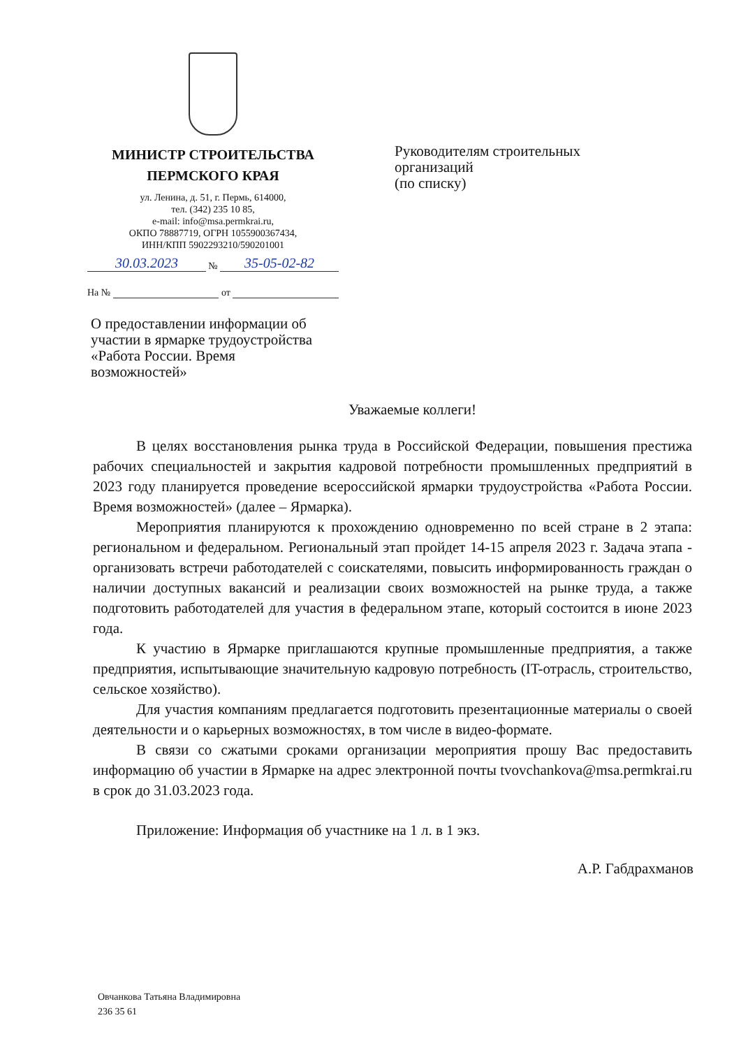МИНИСТР СТРОИТЕЛЬСТВА
ПЕРМСКОГО КРАЯ
ул. Ленина, д. 51, г. Пермь, 614000,
тел. (342) 235 10 85,
e-mail: info@msa.permkrai.ru,
ОКПО 78887719, ОГРН 1055900367434,
ИНН/КПП 5902293210/590201001
30.03.2023 № 35-05-02-82
На № от
Руководителям строительных
организаций
(по списку)
О предоставлении информации об участии в ярмарке трудоустройства «Работа России. Время возможностей»
Уважаемые коллеги!
В целях восстановления рынка труда в Российской Федерации, повышения престижа рабочих специальностей и закрытия кадровой потребности промышленных предприятий в 2023 году планируется проведение всероссийской ярмарки трудоустройства «Работа России. Время возможностей» (далее – Ярмарка).
Мероприятия планируются к прохождению одновременно по всей стране в 2 этапа: региональном и федеральном. Региональный этап пройдет 14-15 апреля 2023 г. Задача этапа - организовать встречи работодателей с соискателями, повысить информированность граждан о наличии доступных вакансий и реализации своих возможностей на рынке труда, а также подготовить работодателей для участия в федеральном этапе, который состоится в июне 2023 года.
К участию в Ярмарке приглашаются крупные промышленные предприятия, а также предприятия, испытывающие значительную кадровую потребность (IT-отрасль, строительство, сельское хозяйство).
Для участия компаниям предлагается подготовить презентационные материалы о своей деятельности и о карьерных возможностях, в том числе в видео-формате.
В связи со сжатыми сроками организации мероприятия прошу Вас предоставить информацию об участии в Ярмарке на адрес электронной почты tvovchankova@msa.permkrai.ru в срок до 31.03.2023 года.
Приложение: Информация об участнике на 1 л. в 1 экз.
А.Р. Габдрахманов
Овчанкова Татьяна Владимировна
236 35 61